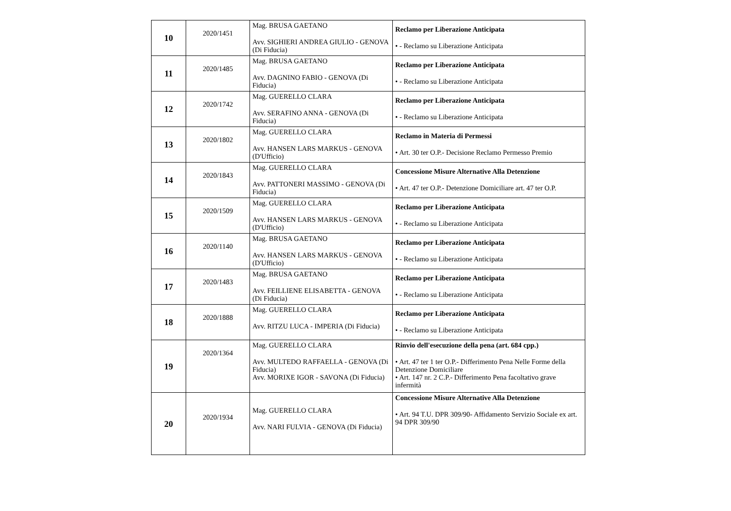| 10 | 2020/1451 | Mag. BRUSA GAETANO Avv. SIGHIERI ANDREA GIULIO - GENOVA (Di Fiducia) | Reclamo per Liberazione Anticipata • - Reclamo su Liberazione Anticipata |
| 11 | 2020/1485 | Mag. BRUSA GAETANO Avv. DAGNINO FABIO - GENOVA (Di Fiducia) | Reclamo per Liberazione Anticipata • - Reclamo su Liberazione Anticipata |
| 12 | 2020/1742 | Mag. GUERELLO CLARA Avv. SERAFINO ANNA - GENOVA (Di Fiducia) | Reclamo per Liberazione Anticipata • - Reclamo su Liberazione Anticipata |
| 13 | 2020/1802 | Mag. GUERELLO CLARA Avv. HANSEN LARS MARKUS - GENOVA (D'Ufficio) | Reclamo in Materia di Permessi • Art. 30 ter O.P.- Decisione Reclamo Permesso Premio |
| 14 | 2020/1843 | Mag. GUERELLO CLARA Avv. PATTONERI MASSIMO - GENOVA (Di Fiducia) | Concessione Misure Alternative Alla Detenzione • Art. 47 ter O.P.- Detenzione Domiciliare art. 47 ter O.P. |
| 15 | 2020/1509 | Mag. GUERELLO CLARA Avv. HANSEN LARS MARKUS - GENOVA (D'Ufficio) | Reclamo per Liberazione Anticipata • - Reclamo su Liberazione Anticipata |
| 16 | 2020/1140 | Mag. BRUSA GAETANO Avv. HANSEN LARS MARKUS - GENOVA (D'Ufficio) | Reclamo per Liberazione Anticipata • - Reclamo su Liberazione Anticipata |
| 17 | 2020/1483 | Mag. BRUSA GAETANO Avv. FEILLIENE ELISABETTA - GENOVA (Di Fiducia) | Reclamo per Liberazione Anticipata • - Reclamo su Liberazione Anticipata |
| 18 | 2020/1888 | Mag. GUERELLO CLARA Avv. RITZU LUCA - IMPERIA (Di Fiducia) | Reclamo per Liberazione Anticipata • - Reclamo su Liberazione Anticipata |
| 19 | 2020/1364 | Mag. GUERELLO CLARA Avv. MULTEDO RAFFAELLA - GENOVA (Di Fiducia) Avv. MORIXE IGOR - SAVONA (Di Fiducia) | Rinvio dell'esecuzione della pena (art. 684 cpp.) • Art. 47 ter 1 ter O.P.- Differimento Pena Nelle Forme della Detenzione Domiciliare • Art. 147 nr. 2 C.P.- Differimento Pena facoltativo grave infermità |
| 20 | 2020/1934 | Mag. GUERELLO CLARA Avv. NARI FULVIA - GENOVA (Di Fiducia) | Concessione Misure Alternative Alla Detenzione • Art. 94 T.U. DPR 309/90- Affidamento Servizio Sociale ex art. 94 DPR 309/90 |